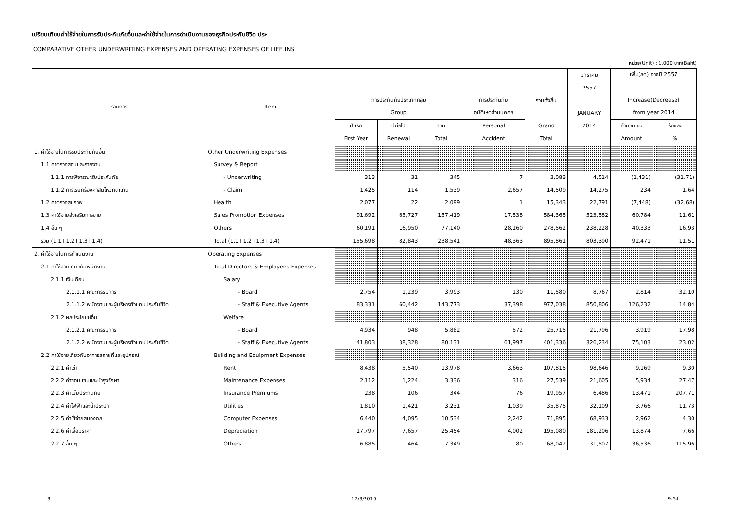เปรียบเทียบค่าใช้จ่ายในการรับประกันภัยอื่นและค่าใช้จ่ายในการดำเนินงานของธุรกิจประกันชีวิต ประ
COMPARATIVE OTHER UNDERWRITING EXPENSES AND OPERATING EXPENSES OF LIFE INS
หน่วย(Unit) : 1,000 บาท(Baht)
| รายการ | Item | การประกันภัยประเภทกลุ่ม Group | | | การประกันภัย อุบัติเหตุส่วนบุคคล | รวมทั้งสิ้น Grand Total | มกราคม 2557 JANUARY 2014 | เพิ่ม(ลด) จากปี 2557 Increase(Decrease) from year 2014 | |
| --- | --- | --- | --- | --- | --- | --- | --- | --- | --- |
| | | ปีแรก First Year | ปีต่อไป Renewal | รวม Total | Personal Accident | | | จำนวนเงิน Amount | ร้อยละ % |
| 1. ค่าใช้จ่ายในการรับประกันภัยอื่น | Other Underwriting Expenses | | | | | | | | |
| 1.1 ค่าตรวจสอบและรายงาน | Survey & Report | | | | | | | | |
| 1.1.1 การพิจารณารับประกันภัย | - Underwriting | 313 | 31 | 345 | 7 | 3,083 | 4,514 | (1,431) | (31.71) |
| 1.1.2 การเรียกร้องค่าสินไหมทดแทน | - Claim | 1,425 | 114 | 1,539 | 2,657 | 14,509 | 14,275 | 234 | 1.64 |
| 1.2 ค่าตรวจสุขภาพ | Health | 2,077 | 22 | 2,099 | 1 | 15,343 | 22,791 | (7,448) | (32.68) |
| 1.3 ค่าใช้จ่ายส่งเสริมการขาย | Sales Promotion Expenses | 91,692 | 65,727 | 157,419 | 17,538 | 584,365 | 523,582 | 60,784 | 11.61 |
| 1.4 อื่น ๆ | Others | 60,191 | 16,950 | 77,140 | 28,160 | 278,562 | 238,228 | 40,333 | 16.93 |
| รวม (1.1+1.2+1.3+1.4) | Total (1.1+1.2+1.3+1.4) | 155,698 | 82,843 | 238,541 | 48,363 | 895,861 | 803,390 | 92,471 | 11.51 |
| 2. ค่าใช้จ่ายในการดำเนินงาน | Operating Expenses | | | | | | | | |
| 2.1 ค่าใช้จ่ายเกี่ยวกับพนักงาน | Total Directors & Employees Expenses | | | | | | | | |
| 2.1.1 เงินเดือน | Salary | | | | | | | | |
| 2.1.1.1 คณะกรรมการ | - Board | 2,754 | 1,239 | 3,993 | 130 | 11,580 | 8,767 | 2,814 | 32.10 |
| 2.1.1.2 พนักงานและผู้บริหารตัวแทนประกันชีวิต | - Staff & Executive Agents | 83,331 | 60,442 | 143,773 | 37,398 | 977,038 | 850,806 | 126,232 | 14.84 |
| 2.1.2 ผลประโยชน์อื่น | Welfare | | | | | | | | |
| 2.1.2.1 คณะกรรมการ | - Board | 4,934 | 948 | 5,882 | 572 | 25,715 | 21,796 | 3,919 | 17.98 |
| 2.1.2.2 พนักงานและผู้บริหารตัวแทนประกันชีวิต | - Staff & Executive Agents | 41,803 | 38,328 | 80,131 | 61,997 | 401,336 | 326,234 | 75,103 | 23.02 |
| 2.2 ค่าใช้จ่ายเกี่ยวกับอาคารสถานที่และอุปกรณ์ | Building and Equipment Expenses | | | | | | | | |
| 2.2.1 ค่าเช่า | Rent | 8,438 | 5,540 | 13,978 | 3,663 | 107,815 | 98,646 | 9,169 | 9.30 |
| 2.2.2 ค่าซ่อมแซมและบำรุงรักษา | Maintenance Expenses | 2,112 | 1,224 | 3,336 | 316 | 27,539 | 21,605 | 5,934 | 27.47 |
| 2.2.3 ค่าเบี้ยประกันภัย | Insurance Premiums | 238 | 106 | 344 | 76 | 19,957 | 6,486 | 13,471 | 207.71 |
| 2.2.4 ค่าไฟฟ้าและน้ำประปา | Utilities | 1,810 | 1,421 | 3,231 | 1,039 | 35,875 | 32,109 | 3,766 | 11.73 |
| 2.2.5 ค่าใช้จ่ายสมองกล | Computer Expenses | 6,440 | 4,095 | 10,534 | 2,242 | 71,895 | 68,933 | 2,962 | 4.30 |
| 2.2.6 ค่าเสื่อมราคา | Depreciation | 17,797 | 7,657 | 25,454 | 4,002 | 195,080 | 181,206 | 13,874 | 7.66 |
| 2.2.7 อื่น ๆ | Others | 6,885 | 464 | 7,349 | 80 | 68,042 | 31,507 | 36,536 | 115.96 |
3 17/3/2015 9:54